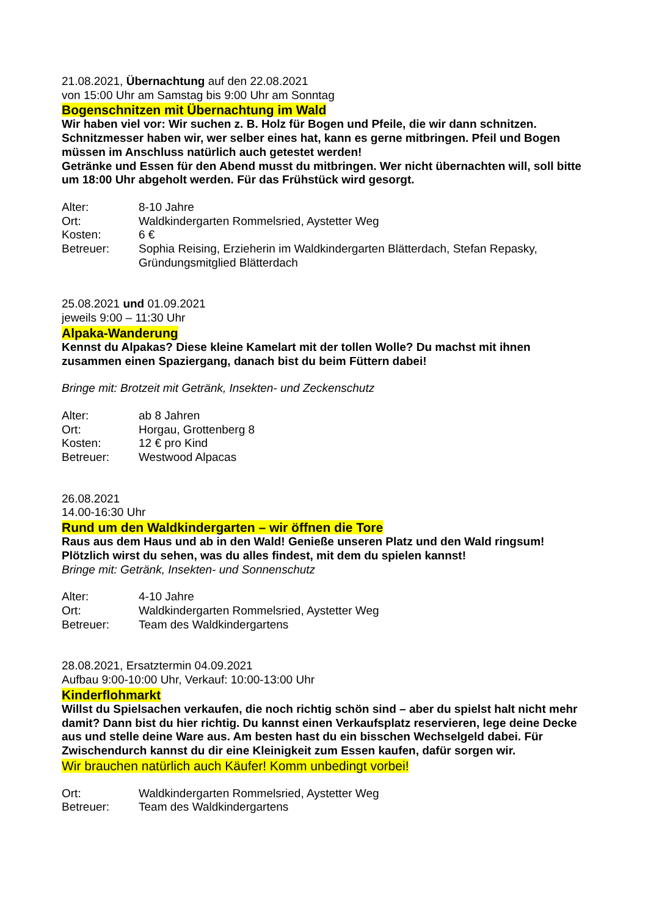21.08.2021, Übernachtung auf den 22.08.2021
von 15:00 Uhr am Samstag bis 9:00 Uhr am Sonntag
Bogenschnitzen mit Übernachtung im Wald
Wir haben viel vor: Wir suchen z. B. Holz für Bogen und Pfeile, die wir dann schnitzen. Schnitzmesser haben wir, wer selber eines hat, kann es gerne mitbringen. Pfeil und Bogen müssen im Anschluss natürlich auch getestet werden!
Getränke und Essen für den Abend musst du mitbringen. Wer nicht übernachten will, soll bitte um 18:00 Uhr abgeholt werden. Für das Frühstück wird gesorgt.
Alter: 8-10 Jahre
Ort: Waldkindergarten Rommelsried, Aystetter Weg
Kosten: 6 €
Betreuer: Sophia Reising, Erzieherin im Waldkindergarten Blätterdach, Stefan Repasky, Gründungsmitglied Blätterdach
25.08.2021 und 01.09.2021
jeweils 9:00 – 11:30 Uhr
Alpaka-Wanderung
Kennst du Alpakas? Diese kleine Kamelart mit der tollen Wolle? Du machst mit ihnen zusammen einen Spaziergang, danach bist du beim Füttern dabei!
Bringe mit: Brotzeit mit Getränk, Insekten- und Zeckenschutz
Alter: ab 8 Jahren
Ort: Horgau, Grottenberg 8
Kosten: 12 € pro Kind
Betreuer: Westwood Alpacas
26.08.2021
14.00-16:30 Uhr
Rund um den Waldkindergarten – wir öffnen die Tore
Raus aus dem Haus und ab in den Wald! Genieße unseren Platz und den Wald ringsum! Plötzlich wirst du sehen, was du alles findest, mit dem du spielen kannst!
Bringe mit: Getränk, Insekten- und Sonnenschutz
Alter: 4-10 Jahre
Ort: Waldkindergarten Rommelsried, Aystetter Weg
Betreuer: Team des Waldkindergartens
28.08.2021, Ersatztermin 04.09.2021
Aufbau 9:00-10:00 Uhr, Verkauf: 10:00-13:00 Uhr
Kinderflohmarkt
Willst du Spielsachen verkaufen, die noch richtig schön sind – aber du spielst halt nicht mehr damit? Dann bist du hier richtig. Du kannst einen Verkaufsplatz reservieren, lege deine Decke aus und stelle deine Ware aus. Am besten hast du ein bisschen Wechselgeld dabei. Für Zwischendurch kannst du dir eine Kleinigkeit zum Essen kaufen, dafür sorgen wir.
Wir brauchen natürlich auch Käufer! Komm unbedingt vorbei!
Ort: Waldkindergarten Rommelsried, Aystetter Weg
Betreuer: Team des Waldkindergartens